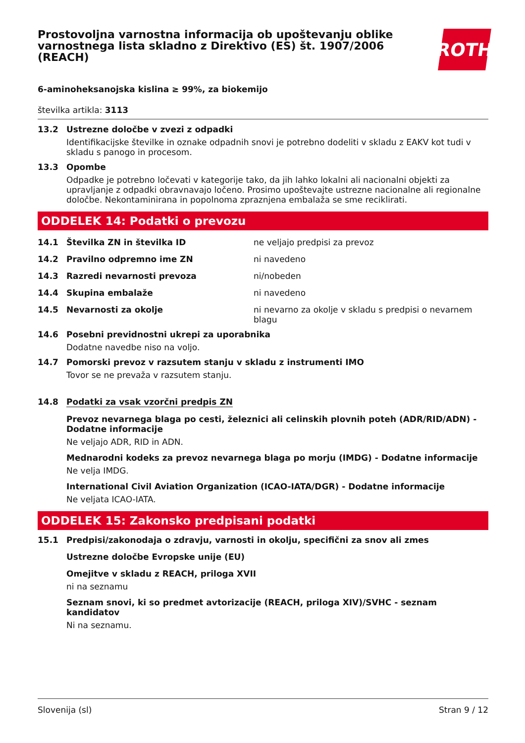Prostovoljna varnostna informacija ob upoštevanju oblike varnostnega lista skladno z Direktivo (ES) št. 1907/2006 (REACH)
ROTH
6-aminoheksanojska kislina ≥ 99%, za biokemijo
številka artikla: 3113
13.2 Ustrezne določbe v zvezi z odpadki
Identifikacijske številke in oznake odpadnih snovi je potrebno dodeliti v skladu z EAKV kot tudi v skladu s panogo in procesom.
13.3 Opombe
Odpadke je potrebno ločevati v kategorije tako, da jih lahko lokalni ali nacionalni objekti za upravljanje z odpadki obravnavajo ločeno. Prosimo upoštevajte ustrezne nacionalne ali regionalne določbe. Nekontaminirana in popolnoma zpraznjena embalaža se sme reciklirati.
ODDELEK 14: Podatki o prevozu
14.1 Številka ZN in številka ID ne veljajo predpisi za prevoz
14.2 Pravilno odpremno ime ZN ni navedeno
14.3 Razredi nevarnosti prevoza ni/nobeden
14.4 Skupina embalaže ni navedeno
14.5 Nevarnosti za okolje ni nevarno za okolje v skladu s predpisi o nevarnem blagu
14.6 Posebni previdnostni ukrepi za uporabnika
Dodatne navedbe niso na voljo.
14.7 Pomorski prevoz v razsutem stanju v skladu z instrumenti IMO
Tovor se ne prevaža v razsutem stanju.
14.8 Podatki za vsak vzorčni predpis ZN
Prevoz nevarnega blaga po cesti, železnici ali celinskih plovnih poteh (ADR/RID/ADN) - Dodatne informacije
Ne veljajo ADR, RID in ADN.
Mednarodni kodeks za prevoz nevarnega blaga po morju (IMDG) - Dodatne informacije
Ne velja IMDG.
International Civil Aviation Organization (ICAO-IATA/DGR) - Dodatne informacije
Ne veljata ICAO-IATA.
ODDELEK 15: Zakonsko predpisani podatki
15.1 Predpisi/zakonodaja o zdravju, varnosti in okolju, specifični za snov ali zmes
Ustrezne določbe Evropske unije (EU)
Omejitve v skladu z REACH, priloga XVII
ni na seznamu
Seznam snovi, ki so predmet avtorizacije (REACH, priloga XIV)/SVHC - seznam kandidatov
Ni na seznamu.
Slovenija (sl) Stran 9 / 12